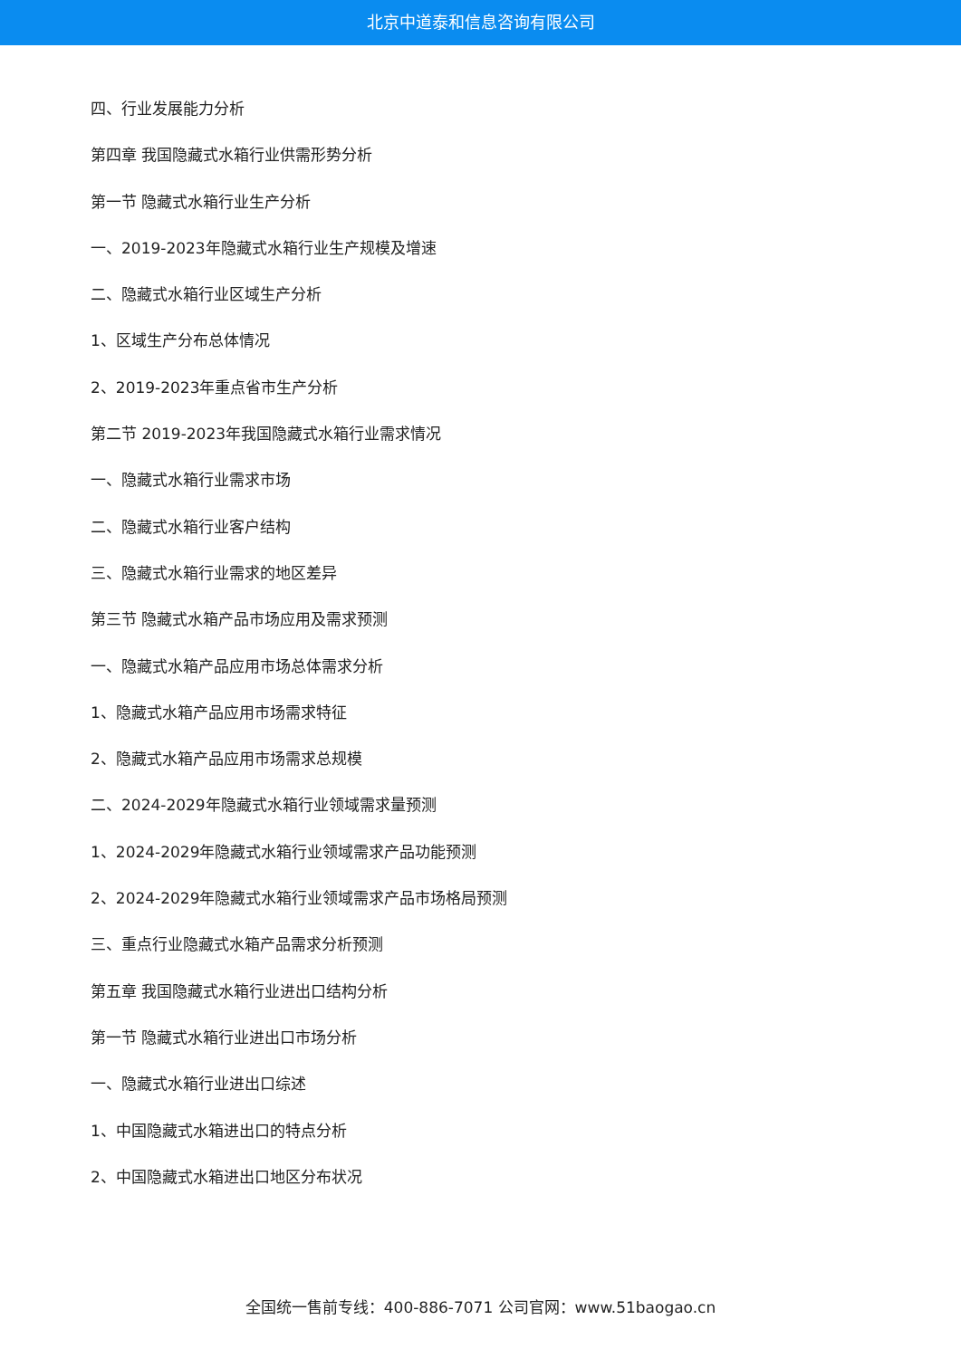北京中道泰和信息咨询有限公司
四、行业发展能力分析
第四章 我国隐藏式水箱行业供需形势分析
第一节 隐藏式水箱行业生产分析
一、2019-2023年隐藏式水箱行业生产规模及增速
二、隐藏式水箱行业区域生产分析
1、区域生产分布总体情况
2、2019-2023年重点省市生产分析
第二节 2019-2023年我国隐藏式水箱行业需求情况
一、隐藏式水箱行业需求市场
二、隐藏式水箱行业客户结构
三、隐藏式水箱行业需求的地区差异
第三节 隐藏式水箱产品市场应用及需求预测
一、隐藏式水箱产品应用市场总体需求分析
1、隐藏式水箱产品应用市场需求特征
2、隐藏式水箱产品应用市场需求总规模
二、2024-2029年隐藏式水箱行业领域需求量预测
1、2024-2029年隐藏式水箱行业领域需求产品功能预测
2、2024-2029年隐藏式水箱行业领域需求产品市场格局预测
三、重点行业隐藏式水箱产品需求分析预测
第五章 我国隐藏式水箱行业进出口结构分析
第一节 隐藏式水箱行业进出口市场分析
一、隐藏式水箱行业进出口综述
1、中国隐藏式水箱进出口的特点分析
2、中国隐藏式水箱进出口地区分布状况
全国统一售前专线：400-886-7071 公司官网：www.51baogao.cn